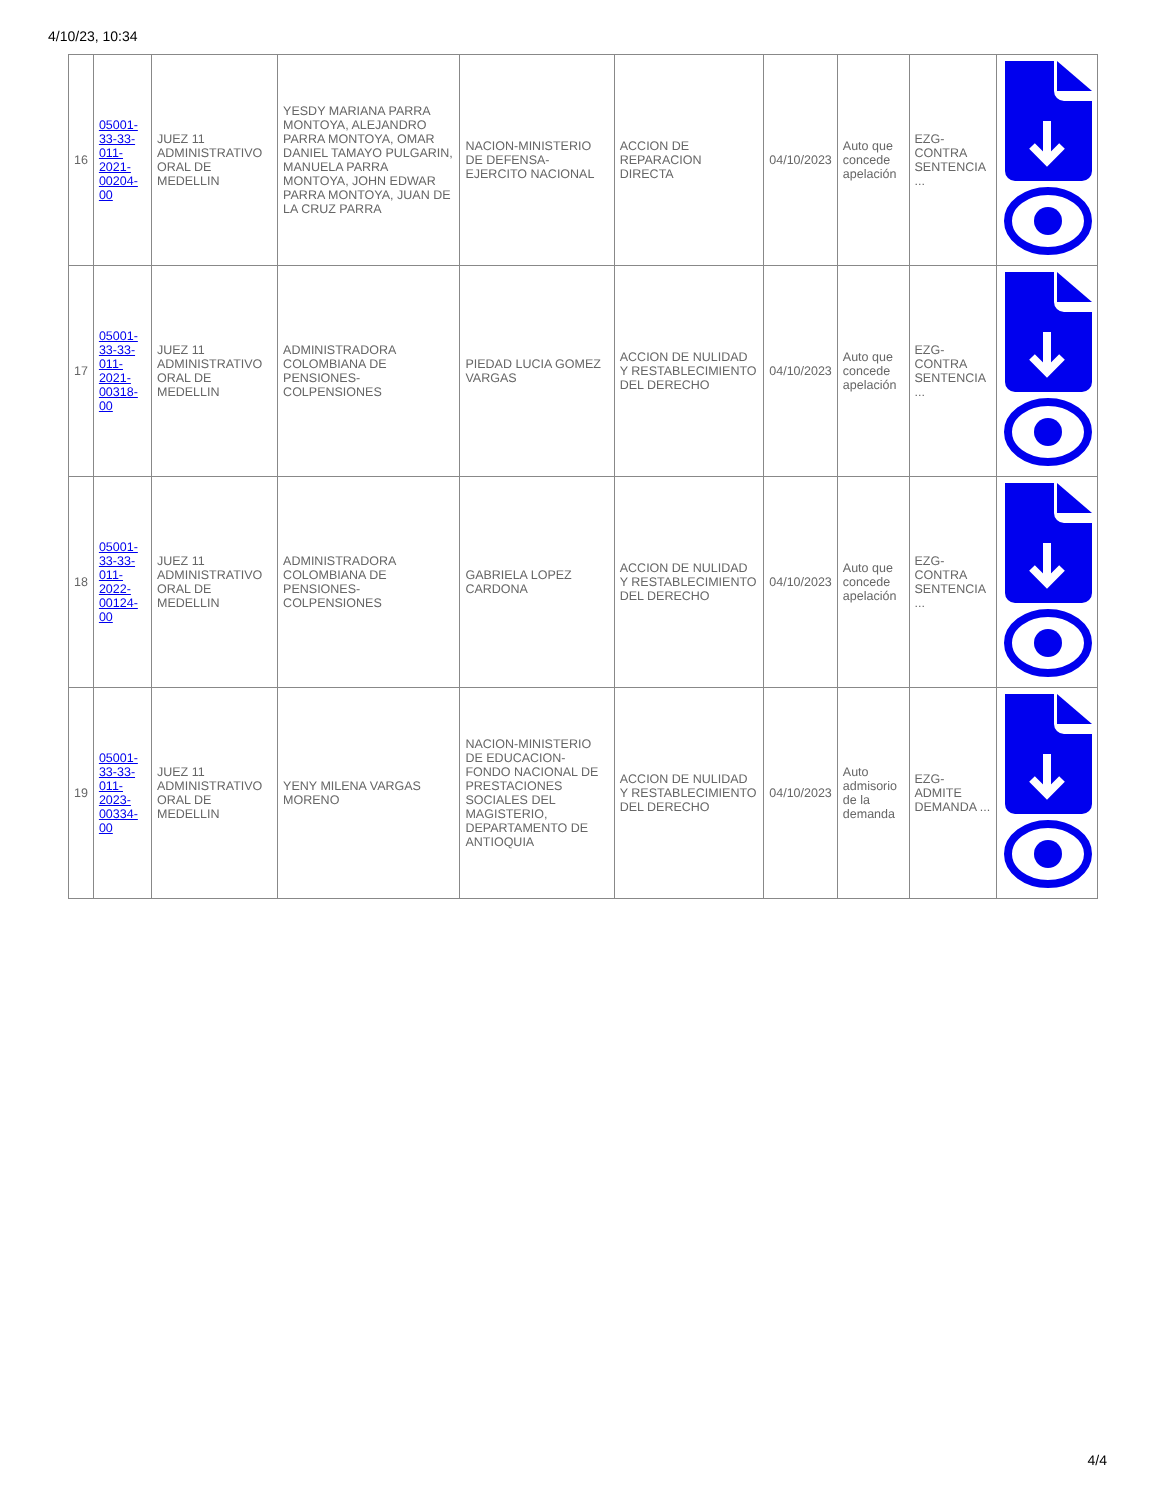4/10/23, 10:34
| 16 | 05001-33-33-011-2021-00204-00 | JUEZ 11 ADMINISTRATIVO ORAL DE MEDELLIN | YESDY MARIANA PARRA MONTOYA, ALEJANDRO PARRA MONTOYA, OMAR DANIEL TAMAYO PULGARIN, MANUELA PARRA MONTOYA, JOHN EDWAR PARRA MONTOYA, JUAN DE LA CRUZ PARRA | NACION-MINISTERIO DE DEFENSA-EJERCITO NACIONAL | ACCION DE REPARACION DIRECTA | 04/10/2023 | Auto que concede apelación | EZG-CONTRA SENTENCIA ... | |
| 17 | 05001-33-33-011-2021-00318-00 | JUEZ 11 ADMINISTRATIVO ORAL DE MEDELLIN | ADMINISTRADORA COLOMBIANA DE PENSIONES-COLPENSIONES | PIEDAD LUCIA GOMEZ VARGAS | ACCION DE NULIDAD Y RESTABLECIMIENTO DEL DERECHO | 04/10/2023 | Auto que concede apelación | EZG-CONTRA SENTENCIA ... | |
| 18 | 05001-33-33-011-2022-00124-00 | JUEZ 11 ADMINISTRATIVO ORAL DE MEDELLIN | ADMINISTRADORA COLOMBIANA DE PENSIONES-COLPENSIONES | GABRIELA LOPEZ CARDONA | ACCION DE NULIDAD Y RESTABLECIMIENTO DEL DERECHO | 04/10/2023 | Auto que concede apelación | EZG-CONTRA SENTENCIA ... | |
| 19 | 05001-33-33-011-2023-00334-00 | JUEZ 11 ADMINISTRATIVO ORAL DE MEDELLIN | YENY MILENA VARGAS MORENO | NACION-MINISTERIO DE EDUCACION-FONDO NACIONAL DE PRESTACIONES SOCIALES DEL MAGISTERIO, DEPARTAMENTO DE ANTIOQUIA | ACCION DE NULIDAD Y RESTABLECIMIENTO DEL DERECHO | 04/10/2023 | Auto admisorio de la demanda | EZG-ADMITE DEMANDA ... | |
4/4